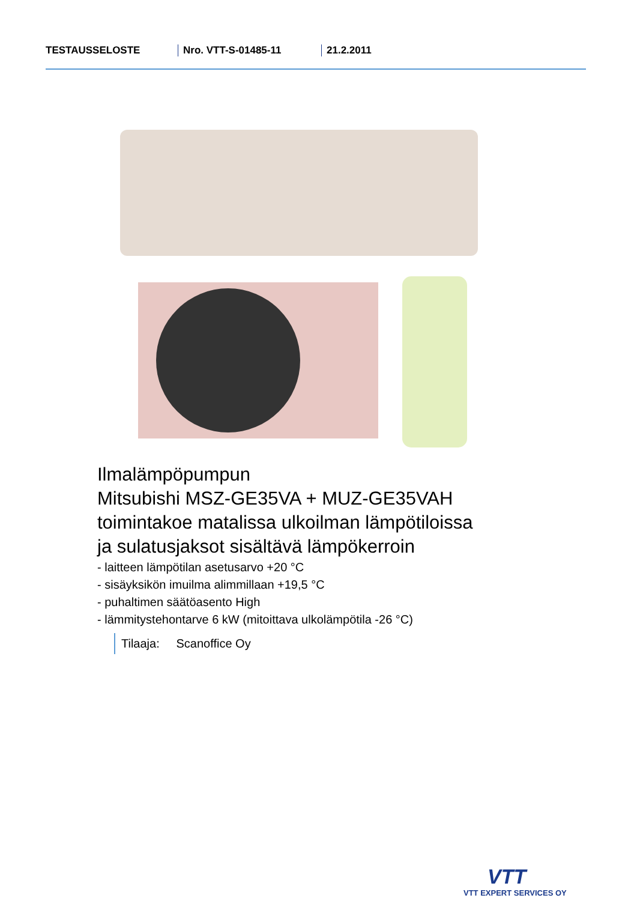TESTAUSSELOSTE Nro. VTT-S-01485-11 21.2.2011
Ilmalämpöpumpun
Mitsubishi MSZ-GE35VA + MUZ-GE35VAH
toimintakoe matalissa ulkoilman lämpötiloissa
ja sulatusjaksot sisältävä lämpökerroin
- laitteen lämpötilan asetusarvo +20 °C
- sisäyksikön imuilma alimmillaan +19,5 °C
- puhaltimen säätöasento High
- lämmitystehontarve 6 kW (mitoittava ulkolämpötila -26 °C)
Tilaaja: Scanoffice Oy
VTT
VTT EXPERT SERVICES OY